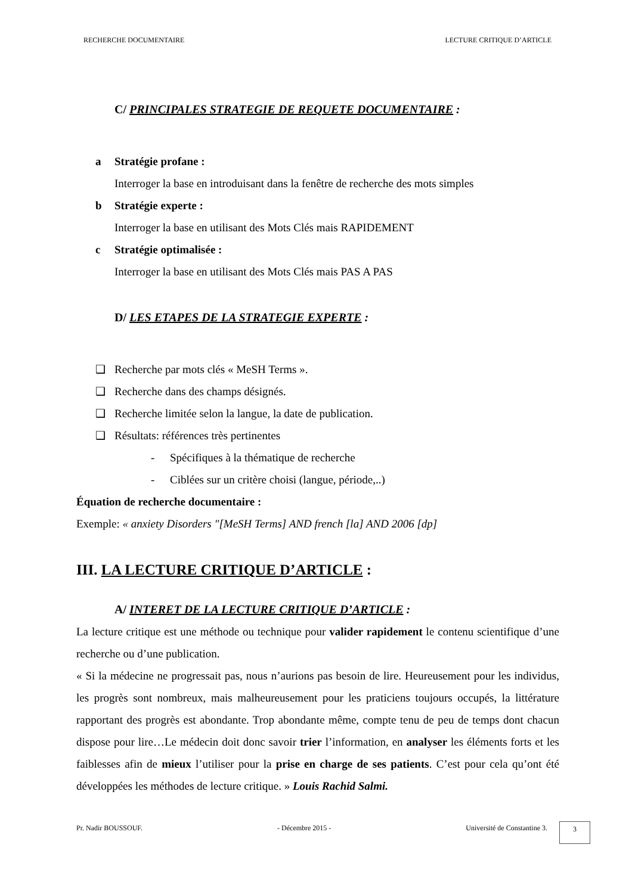RECHERCHE DOCUMENTAIRE LECTURE CRITIQUE D’ARTICLE
C/ PRINCIPALES STRATEGIE DE REQUETE DOCUMENTAIRE :
a Stratégie profane :
Interroger la base en introduisant dans la fenêtre de recherche des mots simples
b Stratégie experte :
Interroger la base en utilisant des Mots Clés mais RAPIDEMENT
c Stratégie optimalisée :
Interroger la base en utilisant des Mots Clés mais PAS A PAS
D/ LES ETAPES DE LA STRATEGIE EXPERTE :
❑ Recherche par mots clés « MeSH Terms ».
❑ Recherche dans des champs désignés.
❑ Recherche limitée selon la langue, la date de publication.
❑ Résultats: références très pertinentes
- Spécifiques à la thématique de recherche
- Ciblées sur un critère choisi (langue, période,..)
Équation de recherche documentaire :
Exemple: « anxiety Disorders "[MeSH Terms] AND french [la] AND 2006 [dp]
III. LA LECTURE CRITIQUE D’ARTICLE :
A/ INTERET DE LA LECTURE CRITIQUE D’ARTICLE :
La lecture critique est une méthode ou technique pour valider rapidement le contenu scientifique d’une recherche ou d’une publication.
« Si la médecine ne progressait pas, nous n’aurions pas besoin de lire. Heureusement pour les individus, les progrès sont nombreux, mais malheureusement pour les praticiens toujours occupés, la littérature rapportant des progrès est abondante. Trop abondante même, compte tenu de peu de temps dont chacun dispose pour lire…Le médecin doit donc savoir trier l’information, en analyser les éléments forts et les faiblesses afin de mieux l’utiliser pour la prise en charge de ses patients. C’est pour cela qu’ont été développées les méthodes de lecture critique. » Louis Rachid Salmi.
Pr. Nadir BOUSSOUF. - Décembre 2015 - Université de Constantine 3. 3